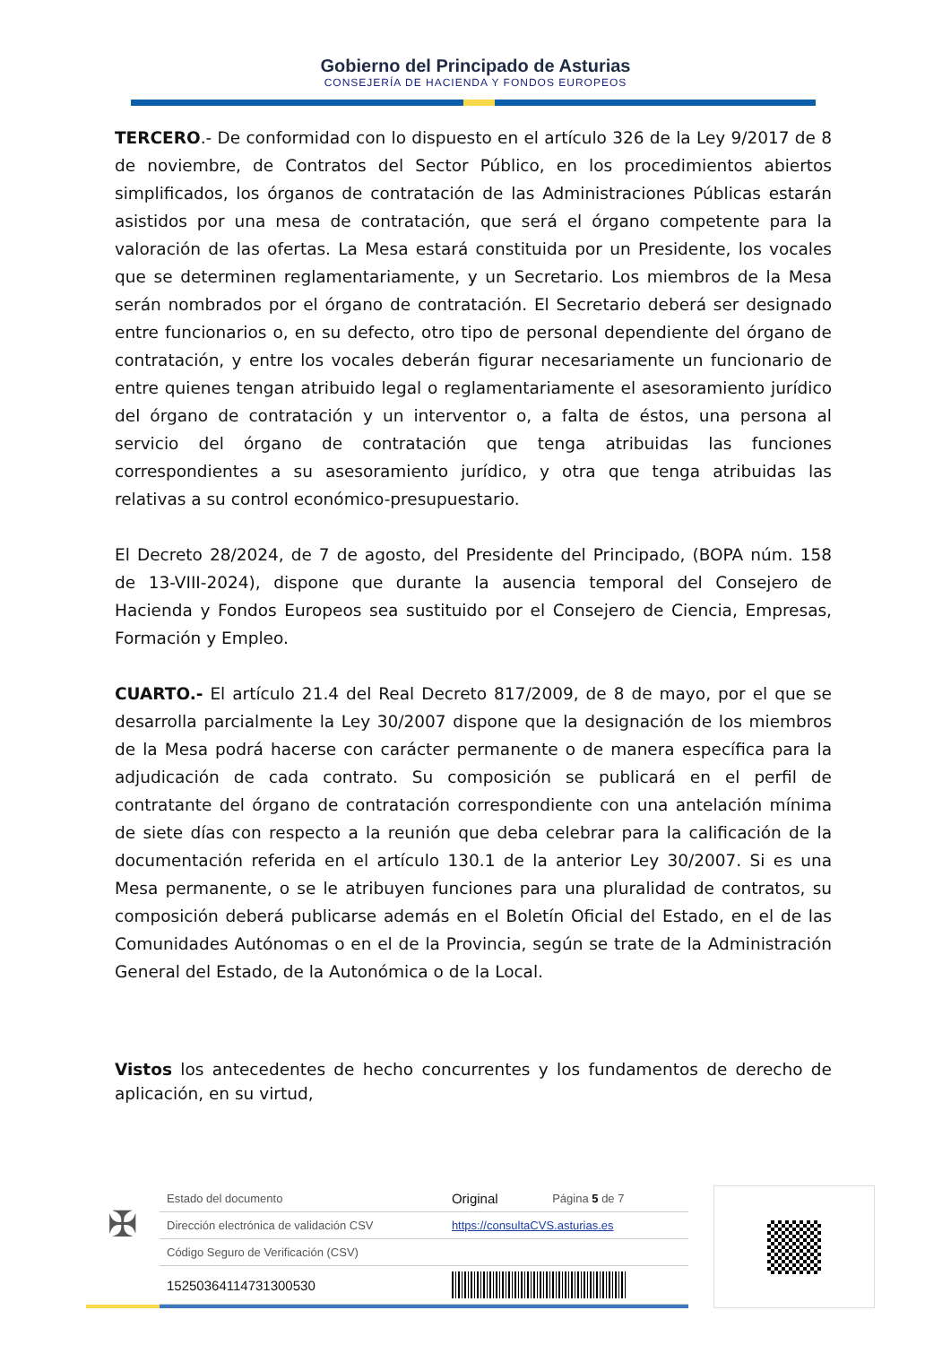Gobierno del Principado de Asturias
CONSEJERÍA DE HACIENDA Y FONDOS EUROPEOS
TERCERO.- De conformidad con lo dispuesto en el artículo 326 de la Ley 9/2017 de 8 de noviembre, de Contratos del Sector Público, en los procedimientos abiertos simplificados, los órganos de contratación de las Administraciones Públicas estarán asistidos por una mesa de contratación, que será el órgano competente para la valoración de las ofertas. La Mesa estará constituida por un Presidente, los vocales que se determinen reglamentariamente, y un Secretario. Los miembros de la Mesa serán nombrados por el órgano de contratación. El Secretario deberá ser designado entre funcionarios o, en su defecto, otro tipo de personal dependiente del órgano de contratación, y entre los vocales deberán figurar necesariamente un funcionario de entre quienes tengan atribuido legal o reglamentariamente el asesoramiento jurídico del órgano de contratación y un interventor o, a falta de éstos, una persona al servicio del órgano de contratación que tenga atribuidas las funciones correspondientes a su asesoramiento jurídico, y otra que tenga atribuidas las relativas a su control económico-presupuestario.
El Decreto 28/2024, de 7 de agosto, del Presidente del Principado, (BOPA núm. 158 de 13-VIII-2024), dispone que durante la ausencia temporal del Consejero de Hacienda y Fondos Europeos sea sustituido por el Consejero de Ciencia, Empresas, Formación y Empleo.
CUARTO.- El artículo 21.4 del Real Decreto 817/2009, de 8 de mayo, por el que se desarrolla parcialmente la Ley 30/2007 dispone que la designación de los miembros de la Mesa podrá hacerse con carácter permanente o de manera específica para la adjudicación de cada contrato. Su composición se publicará en el perfil de contratante del órgano de contratación correspondiente con una antelación mínima de siete días con respecto a la reunión que deba celebrar para la calificación de la documentación referida en el artículo 130.1 de la anterior Ley 30/2007. Si es una Mesa permanente, o se le atribuyen funciones para una pluralidad de contratos, su composición deberá publicarse además en el Boletín Oficial del Estado, en el de las Comunidades Autónomas o en el de la Provincia, según se trate de la Administración General del Estado, de la Autonómica o de la Local.
Vistos los antecedentes de hecho concurrentes y los fundamentos de derecho de aplicación, en su virtud,
✠
| Estado del documento | Original | Página 5 de 7 |
| Dirección electrónica de validación CSV | https://consultaCVS.asturias.es | |
| Código Seguro de Verificación (CSV) | | |
| 15250364114731300530 | | |